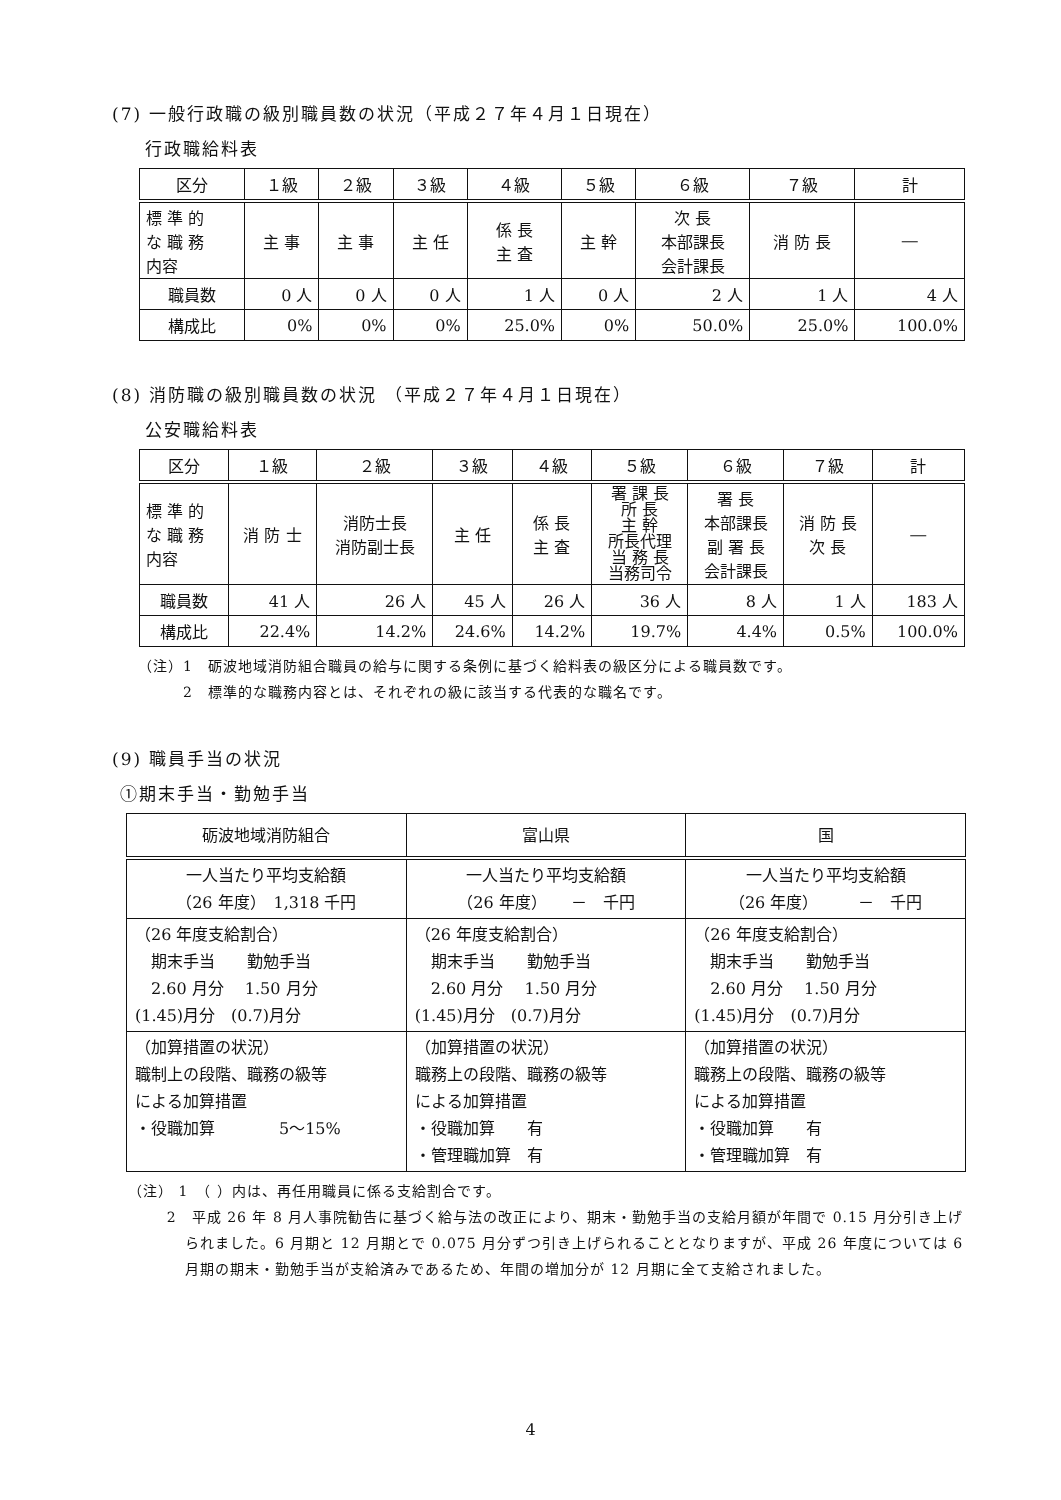(7) 一般行政職の級別職員数の状況（平成２７年４月１日現在）
行政職給料表
| 区分 | １級 | ２級 | ３級 | ４級 | ５級 | ６級 | ７級 | 計 |
| 標 準 的 な 職 務 内容 | 主 事 | 主 事 | 主 任 | 係 長 主 査 | 主 幹 | 次 長 本部課長 会計課長 | 消 防 長 | ― |
| 職員数 | 0 人 | 0 人 | 0 人 | 1 人 | 0 人 | 2 人 | 1 人 | 4 人 |
| 構成比 | 0% | 0% | 0% | 25.0% | 0% | 50.0% | 25.0% | 100.0% |
(8) 消防職の級別職員数の状況 （平成２７年４月１日現在）
公安職給料表
| 区分 | １級 | ２級 | ３級 | ４級 | ５級 | ６級 | ７級 | 計 |
| 標 準 的 な 職 務 内容 | 消 防 士 | 消防士長 消防副士長 | 主 任 | 係 長 主 査 | 署 課 長 所 長 主 幹 所長代理 当 務 長 当務司令 | 署 長 本部課長 副 署 長 会計課長 | 消 防 長 次 長 | ― |
| 職員数 | 41 人 | 26 人 | 45 人 | 26 人 | 36 人 | 8 人 | 1 人 | 183 人 |
| 構成比 | 22.4% | 14.2% | 24.6% | 14.2% | 19.7% | 4.4% | 0.5% | 100.0% |
（注）1　砺波地域消防組合職員の給与に関する条例に基づく給料表の級区分による職員数です。
　　　2　標準的な職務内容とは、それぞれの級に該当する代表的な職名です。
(9) 職員手当の状況
①期末手当・勤勉手当
| 砺波地域消防組合 | 富山県 | 国 |
| 一人当たり平均支給額 （26 年度） 1,318 千円 | 一人当たり平均支給額 （26 年度） － 千円 | 一人当たり平均支給額 （26 年度） － 千円 |
| （26 年度支給割合） 期末手当 勤勉手当 2.60 月分 1.50 月分 (1.45)月分 (0.7)月分 | （26 年度支給割合） 期末手当 勤勉手当 2.60 月分 1.50 月分 (1.45)月分 (0.7)月分 | （26 年度支給割合） 期末手当 勤勉手当 2.60 月分 1.50 月分 (1.45)月分 (0.7)月分 |
| （加算措置の状況） 職制上の段階、職務の級等 による加算措置 ・役職加算 5～15% | （加算措置の状況） 職務上の段階、職務の級等 による加算措置 ・役職加算 有 ・管理職加算 有 | （加算措置の状況） 職務上の段階、職務の級等 による加算措置 ・役職加算 有 ・管理職加算 有 |
（注） 1　（ ）内は、再任用職員に係る支給割合です。
2　平成 26 年 8 月人事院勧告に基づく給与法の改正により、期末・勤勉手当の支給月額が年間で 0.15 月分引き上げられました。6 月期と 12 月期とで 0.075 月分ずつ引き上げられることとなりますが、平成 26 年度については 6 月期の期末・勤勉手当が支給済みであるため、年間の増加分が 12 月期に全て支給されました。
4